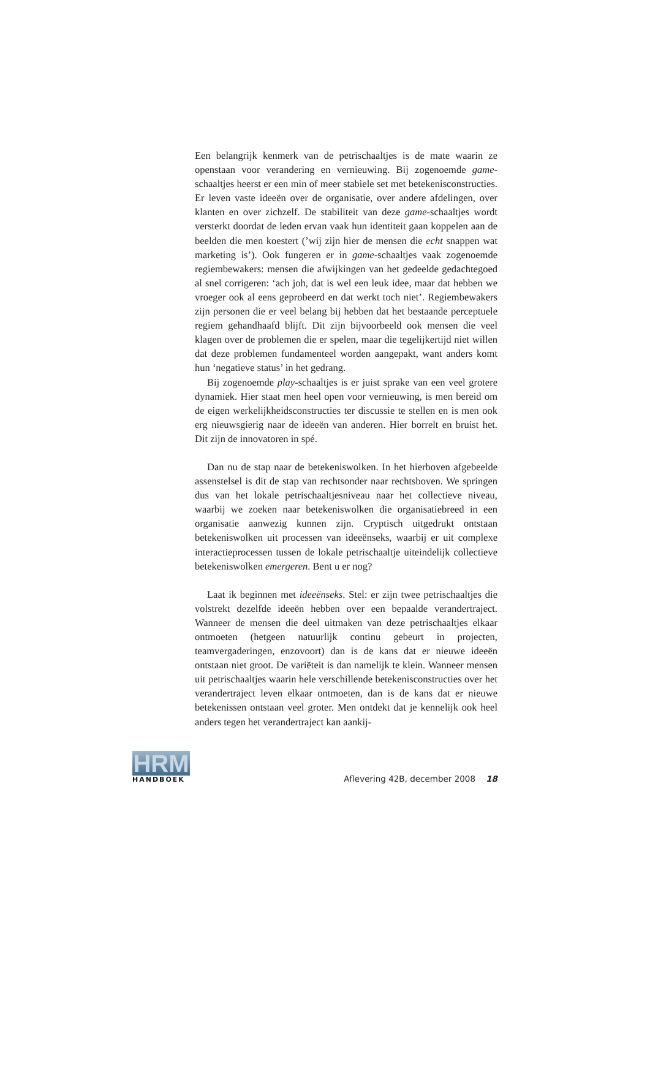Een belangrijk kenmerk van de petrischaaltjes is de mate waarin ze openstaan voor verandering en vernieuwing. Bij zogenoemde game-schaaltjes heerst er een min of meer stabiele set met betekenisconstructies. Er leven vaste ideeën over de organisatie, over andere afdelingen, over klanten en over zichzelf. De stabiliteit van deze game-schaaltjes wordt versterkt doordat de leden ervan vaak hun identiteit gaan koppelen aan de beelden die men koestert (’wij zijn hier de mensen die echt snappen wat marketing is’). Ook fungeren er in game-schaaltjes vaak zogenoemde regiembewakers: mensen die afwijkingen van het gedeelde gedachtegoed al snel corrigeren: ‘ach joh, dat is wel een leuk idee, maar dat hebben we vroeger ook al eens geprobeerd en dat werkt toch niet’. Regiembewakers zijn personen die er veel belang bij hebben dat het bestaande perceptuele regiem gehandhaafd blijft. Dit zijn bijvoorbeeld ook mensen die veel klagen over de problemen die er spelen, maar die tegelijkertijd niet willen dat deze problemen fundamenteel worden aangepakt, want anders komt hun ‘negatieve status’ in het gedrang.
Bij zogenoemde play-schaaltjes is er juist sprake van een veel grotere dynamiek. Hier staat men heel open voor vernieuwing, is men bereid om de eigen werkelijkheidsconstructies ter discussie te stellen en is men ook erg nieuwsgierig naar de ideeën van anderen. Hier borrelt en bruist het. Dit zijn de innovatoren in spé.
Dan nu de stap naar de betekeniswolken. In het hierboven afgebeelde assenstelsel is dit de stap van rechtsonder naar rechtsboven. We springen dus van het lokale petrischaaltjesniveau naar het collectieve niveau, waarbij we zoeken naar betekeniswolken die organisatiebreed in een organisatie aanwezig kunnen zijn. Cryptisch uitgedrukt ontstaan betekeniswolken uit processen van ideeënseks, waarbij er uit complexe interactieprocessen tussen de lokale petrischaaltje uiteindelijk collectieve betekeniswolken emergeren. Bent u er nog?
Laat ik beginnen met ideeënseks. Stel: er zijn twee petrischaaltjes die volstrekt dezelfde ideeën hebben over een bepaalde verandertraject. Wanneer de mensen die deel uitmaken van deze petrischaaltjes elkaar ontmoeten (hetgeen natuurlijk continu gebeurt in projecten, teamvergaderingen, enzovoort) dan is de kans dat er nieuwe ideeën ontstaan niet groot. De variëteit is dan namelijk te klein. Wanneer mensen uit petrischaaltjes waarin hele verschillende betekenisconstructies over het verandertraject leven elkaar ontmoeten, dan is de kans dat er nieuwe betekenissen ontstaan veel groter. Men ontdekt dat je kennelijk ook heel anders tegen het verandertraject kan aankij-
HRM
HANDBOEK
Aflevering 42B, december 2008 18